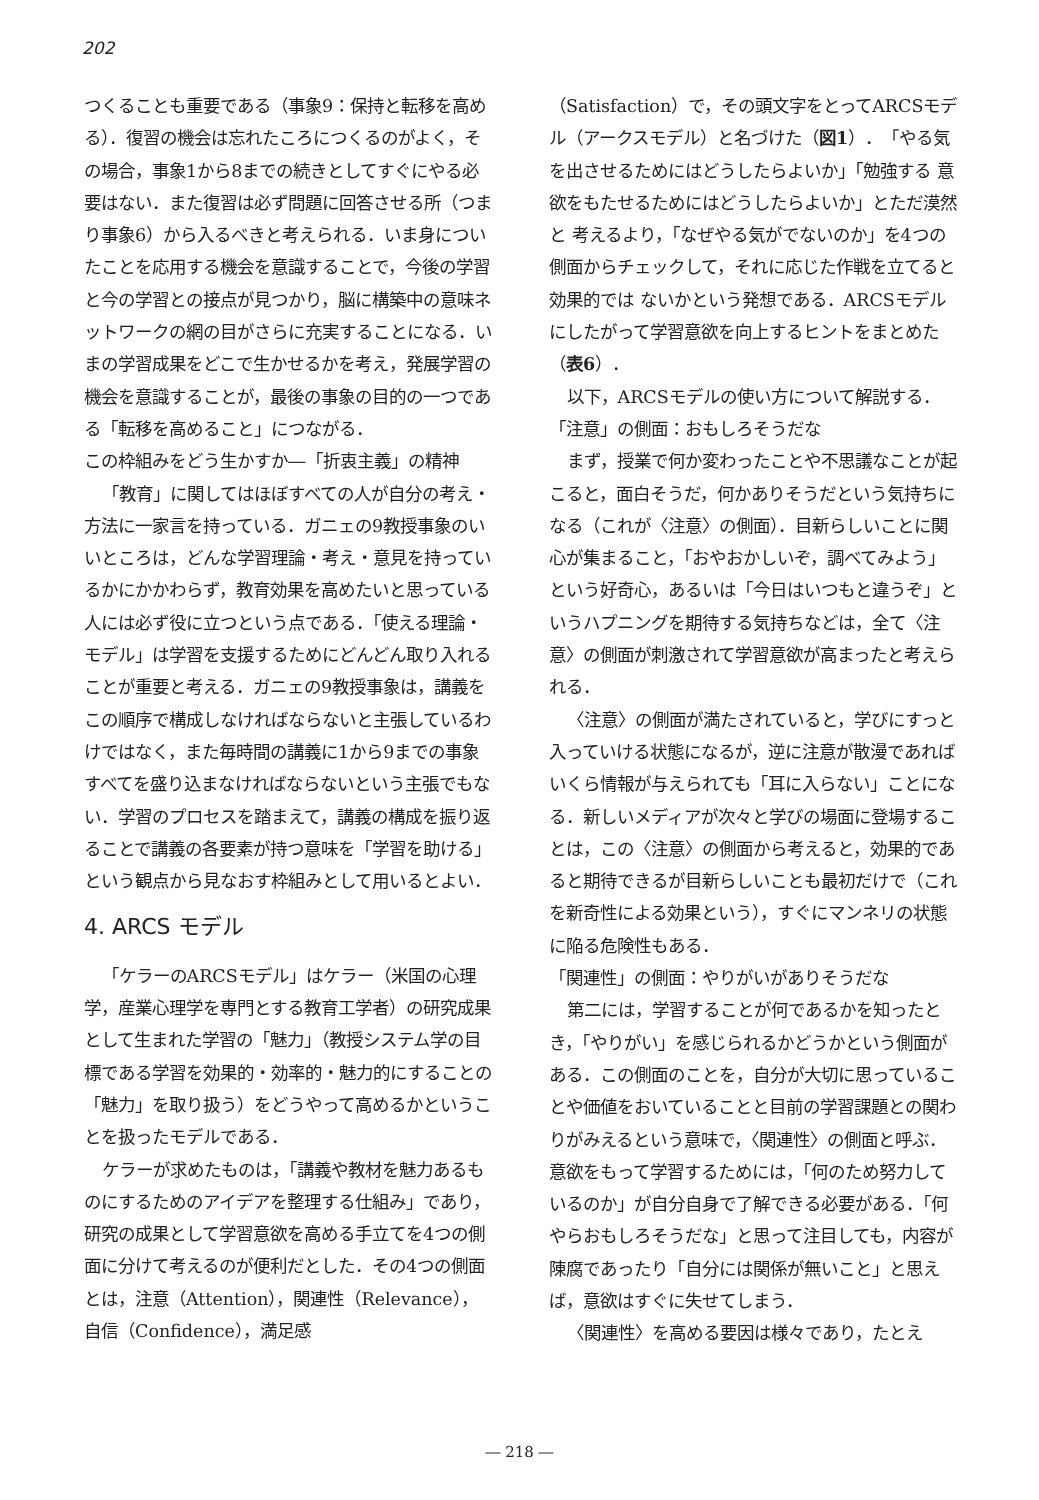202
つくることも重要である（事象9：保持と転移を高める）．復習の機会は忘れたころにつくるのがよく，その場合，事象1から8までの続きとしてすぐにやる必要はない．また復習は必ず問題に回答させる所（つまり事象6）から入るべきと考えられる．いま身についたことを応用する機会を意識することで，今後の学習と今の学習との接点が見つかり，脳に構築中の意味ネットワークの網の目がさらに充実することになる．いまの学習成果をどこで生かせるかを考え，発展学習の機会を意識することが，最後の事象の目的の一つである「転移を高めること」につながる．
この枠組みをどう生かすか―「折衷主義」の精神
「教育」に関してはほぼすべての人が自分の考え・方法に一家言を持っている．ガニェの9教授事象のいいところは，どんな学習理論・考え・意見を持っているかにかかわらず，教育効果を高めたいと思っている人には必ず役に立つという点である．「使える理論・モデル」は学習を支援するためにどんどん取り入れることが重要と考える．ガニェの9教授事象は，講義をこの順序で構成しなければならないと主張しているわけではなく，また毎時間の講義に1から9までの事象すべてを盛り込まなければならないという主張でもない．学習のプロセスを踏まえて，講義の構成を振り返ることで講義の各要素が持つ意味を「学習を助ける」という観点から見なおす枠組みとして用いるとよい．
4. ARCS モデル
「ケラーのARCSモデル」はケラー（米国の心理学，産業心理学を専門とする教育工学者）の研究成果として生まれた学習の「魅力」（教授システム学の目標である学習を効果的・効率的・魅力的にすることの「魅力」を取り扱う）をどうやって高めるかということを扱ったモデルである．
ケラーが求めたものは，「講義や教材を魅力あるものにするためのアイデアを整理する仕組み」であり，研究の成果として学習意欲を高める手立てを4つの側面に分けて考えるのが便利だとした．その4つの側面とは，注意（Attention），関連性（Relevance），自信（Confidence），満足感
（Satisfaction）で，その頭文字をとってARCSモデル（アークスモデル）と名づけた（図1）．「やる気を出させるためにはどうしたらよいか」「勉強する 意欲をもたせるためにはどうしたらよいか」とただ漠然と 考えるより，「なぜやる気がでないのか」を4つの側面からチェックして，それに応じた作戦を立てると効果的では ないかという発想である．ARCSモデルにしたがって学習意欲を向上するヒントをまとめた（表6）．
以下，ARCSモデルの使い方について解説する．
「注意」の側面：おもしろそうだな
まず，授業で何か変わったことや不思議なことが起こると，面白そうだ，何かありそうだという気持ちになる（これが〈注意〉の側面）．目新らしいことに関心が集まること，「おやおかしいぞ，調べてみよう」という好奇心，あるいは「今日はいつもと違うぞ」というハプニングを期待する気持ちなどは，全て〈注意〉の側面が刺激されて学習意欲が高まったと考えられる．
〈注意〉の側面が満たされていると，学びにすっと入っていける状態になるが，逆に注意が散漫であればいくら情報が与えられても「耳に入らない」ことになる．新しいメディアが次々と学びの場面に登場することは，この〈注意〉の側面から考えると，効果的であると期待できるが目新らしいことも最初だけで（これを新奇性による効果という），すぐにマンネリの状態に陥る危険性もある．
「関連性」の側面：やりがいがありそうだな
第二には，学習することが何であるかを知ったとき，「やりがい」を感じられるかどうかという側面がある．この側面のことを，自分が大切に思っていることや価値をおいていることと目前の学習課題との関わりがみえるという意味で，〈関連性〉の側面と呼ぶ．意欲をもって学習するためには，「何のため努力しているのか」が自分自身で了解できる必要がある．「何やらおもしろそうだな」と思って注目しても，内容が陳腐であったり「自分には関係が無いこと」と思えば，意欲はすぐに失せてしまう．
〈関連性〉を高める要因は様々であり，たとえ
― 218 ―